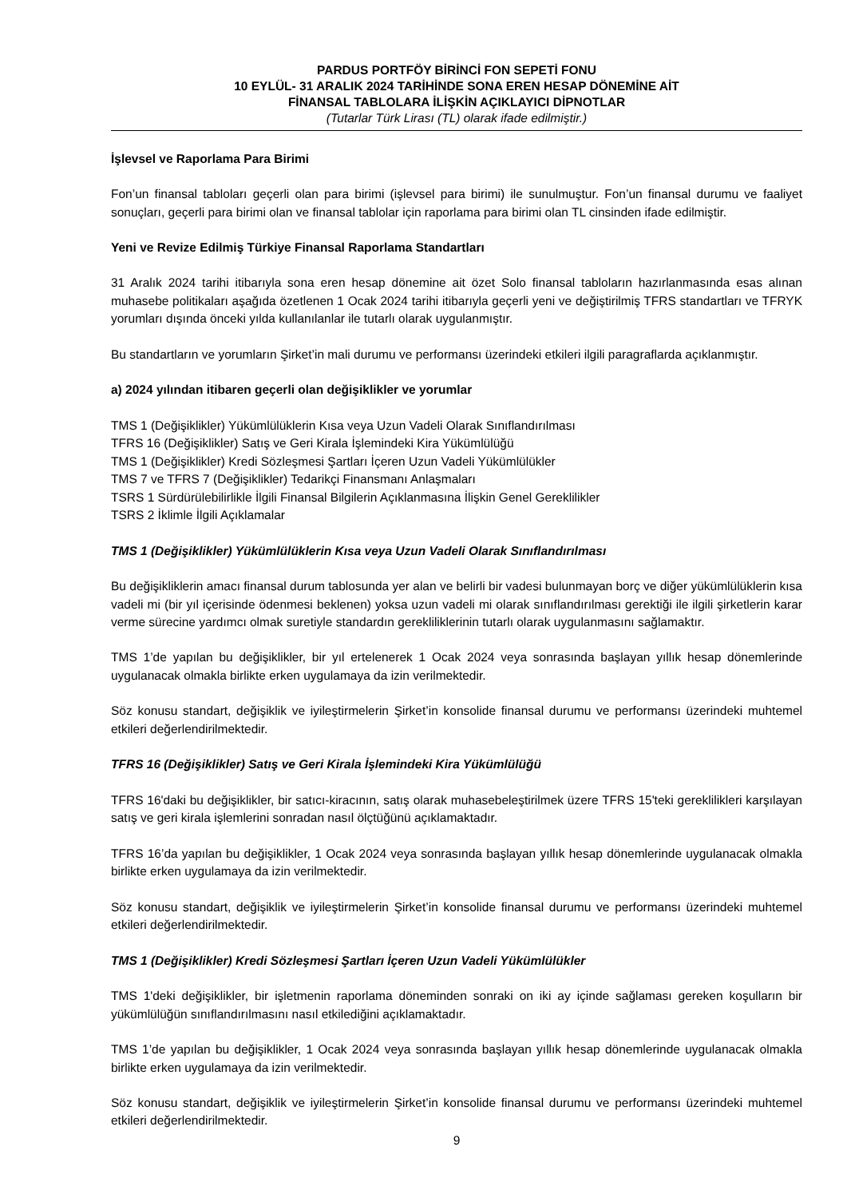PARDUS PORTFÖY BİRİNCİ FON SEPETİ FONU
10 EYLÜL- 31 ARALIK 2024 TARİHİNDE SONA EREN HESAP DÖNEMİNE AİT
FİNANSAL TABLOLARA İLİŞKİN AÇIKLAYICI DİPNOTLAR
(Tutarlar Türk Lirası (TL) olarak ifade edilmiştir.)
İşlevsel ve Raporlama Para Birimi
Fon’un finansal tabloları geçerli olan para birimi (işlevsel para birimi) ile sunulmuştur. Fon’un finansal durumu ve faaliyet sonuçları, geçerli para birimi olan ve finansal tablolar için raporlama para birimi olan TL cinsinden ifade edilmiştir.
Yeni ve Revize Edilmiş Türkiye Finansal Raporlama Standartları
31 Aralık 2024 tarihi itibarıyla sona eren hesap dönemine ait özet Solo finansal tabloların hazırlanmasında esas alınan muhasebe politikaları aşağıda özetlenen 1 Ocak 2024 tarihi itibarıyla geçerli yeni ve değiştirilmiş TFRS standartları ve TFRYK yorumları dışında önceki yılda kullanılanlar ile tutarlı olarak uygulanmıştır.
Bu standartların ve yorumların Şirket’in mali durumu ve performansı üzerindeki etkileri ilgili paragraflarda açıklanmıştır.
a) 2024 yılından itibaren geçerli olan değişiklikler ve yorumlar
TMS 1 (Değişiklikler) Yükümlülüklerin Kısa veya Uzun Vadeli Olarak Sınıflandırılması
TFRS 16 (Değişiklikler) Satış ve Geri Kirala İşlemindeki Kira Yükümlülüğü
TMS 1 (Değişiklikler) Kredi Sözleşmesi Şartları İçeren Uzun Vadeli Yükümlülükler
TMS 7 ve TFRS 7 (Değişiklikler) Tedarikçi Finansmanı Anlaşmaları
TSRS 1 Sürdürülebilirlikle İlgili Finansal Bilgilerin Açıklanmasına İlişkin Genel Gereklilikler
TSRS 2 İklimle İlgili Açıklamalar
TMS 1 (Değişiklikler) Yükümlülüklerin Kısa veya Uzun Vadeli Olarak Sınıflandırılması
Bu değişikliklerin amacı finansal durum tablosunda yer alan ve belirli bir vadesi bulunmayan borç ve diğer yükümlülüklerin kısa vadeli mi (bir yıl içerisinde ödenmesi beklenen) yoksa uzun vadeli mi olarak sınıflandırılması gerektiği ile ilgili şirketlerin karar verme sürecine yardımcı olmak suretiyle standardın gerekliliklerinin tutarlı olarak uygulanmasını sağlamaktır.
TMS 1’de yapılan bu değişiklikler, bir yıl ertelenerek 1 Ocak 2024 veya sonrasında başlayan yıllık hesap dönemlerinde uygulanacak olmakla birlikte erken uygulamaya da izin verilmektedir.
Söz konusu standart, değişiklik ve iyileştirmelerin Şirket’in konsolide finansal durumu ve performansı üzerindeki muhtemel etkileri değerlendirilmektedir.
TFRS 16 (Değişiklikler) Satış ve Geri Kirala İşlemindeki Kira Yükümlülüğü
TFRS 16'daki bu değişiklikler, bir satıcı-kiracının, satış olarak muhasebeleştirilmek üzere TFRS 15'teki gereklilikleri karşılayan satış ve geri kirala işlemlerini sonradan nasıl ölçtüğünü açıklamaktadır.
TFRS 16’da yapılan bu değişiklikler, 1 Ocak 2024 veya sonrasında başlayan yıllık hesap dönemlerinde uygulanacak olmakla birlikte erken uygulamaya da izin verilmektedir.
Söz konusu standart, değişiklik ve iyileştirmelerin Şirket’in konsolide finansal durumu ve performansı üzerindeki muhtemel etkileri değerlendirilmektedir.
TMS 1 (Değişiklikler) Kredi Sözleşmesi Şartları İçeren Uzun Vadeli Yükümlülükler
TMS 1'deki değişiklikler, bir işletmenin raporlama döneminden sonraki on iki ay içinde sağlaması gereken koşulların bir yükümlülüğün sınıflandırılmasını nasıl etkilediğini açıklamaktadır.
TMS 1’de yapılan bu değişiklikler, 1 Ocak 2024 veya sonrasında başlayan yıllık hesap dönemlerinde uygulanacak olmakla birlikte erken uygulamaya da izin verilmektedir.
Söz konusu standart, değişiklik ve iyileştirmelerin Şirket’in konsolide finansal durumu ve performansı üzerindeki muhtemel etkileri değerlendirilmektedir.
9